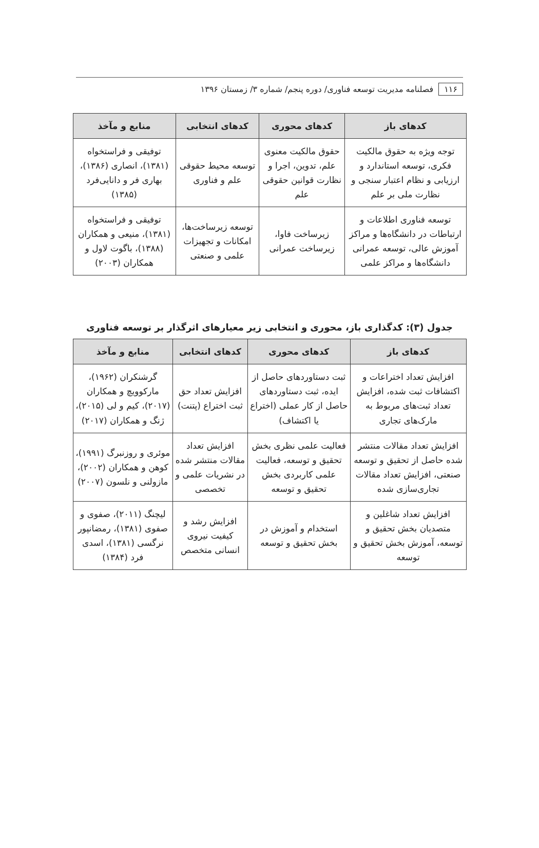۱۱۶ فصلنامه مدیریت توسعه فناوری/ دوره پنجم/ شماره ۳/ زمستان ۱۳۹۶
| کدهای باز | کدهای محوری | کدهای انتخابی | منابع و مآخذ |
| --- | --- | --- | --- |
| توجه ویژه به حقوق مالکیت فکری، توسعه استاندارد و ارزیابی و نظام اعتبار سنجی و نظارت ملی بر علم | حقوق مالکیت معنوی علم، تدوین، اجرا و نظارت قوانین حقوقی علم | توسعه محیط حقوقی علم و فناوری | توفیقی و فراستخواه (۱۳۸۱)، انصاری (۱۳۸۶)، بهاری فر و دانایی‌فرد (۱۳۸۵) |
| توسعه فناوری اطلاعات و ارتباطات در دانشگاه‌ها و مراکز آموزش عالی، توسعه عمرانی دانشگاه‌ها و مراکز علمی | زیرساخت فاوا، زیرساخت عمرانی | توسعه زیرساخت‌ها، امکانات و تجهیزات علمی و صنعتی | توفیقی و فراستخواه (۱۳۸۱)، منیعی و همکاران (۱۳۸۸)، باگوت لاول و همکاران (۲۰۰۳) |
جدول (۳): کدگذاری باز، محوری و انتخابی زیر معیارهای اثرگذار بر توسعه فناوری
| کدهای باز | کدهای محوری | کدهای انتخابی | منابع و مآخذ |
| --- | --- | --- | --- |
| افزایش تعداد اختراعات و اکتشافات ثبت شده، افزایش تعداد ثبت‌های مربوط به مارک‌های تجاری | ثبت دستاوردهای حاصل از ایده، ثبت دستاوردهای حاصل از کار عملی (اختراع یا اکتشاف) | افزایش تعداد حق ثبت اختراع (پتنت) | گرشنکران (۱۹۶۲)، مارکوویچ و همکاران (۲۰۱۷)، کیم و لی (۲۰۱۵)، ژنگ و همکاران (۲۰۱۷) |
| افزایش تعداد مقالات منتشر شده حاصل از تحقیق و توسعه صنعتی، افزایش تعداد مقالات تجاری‌سازی شده | فعالیت علمی نظری بخش تحقیق و توسعه، فعالیت علمی کاربردی بخش تحقیق و توسعه | افزایش تعداد مقالات منتشر شده در نشریات علمی و تخصصی | موئری و روزنبرگ (۱۹۹۱)، کوهن و همکاران (۲۰۰۲)، مازولنی و نلسون (۲۰۰۷) |
| افزایش تعداد شاغلین و متصدیان بخش تحقیق و توسعه، آموزش بخش تحقیق و توسعه | استخدام و آموزش در بخش تحقیق و توسعه | افزایش رشد و کیفیت نیروی انسانی متخصص | لیچنگ (۲۰۱۱)، صفوی و صفوی (۱۳۸۱)، رمضانپور نرگسی (۱۳۸۱)، اسدی فرد (۱۳۸۴) |